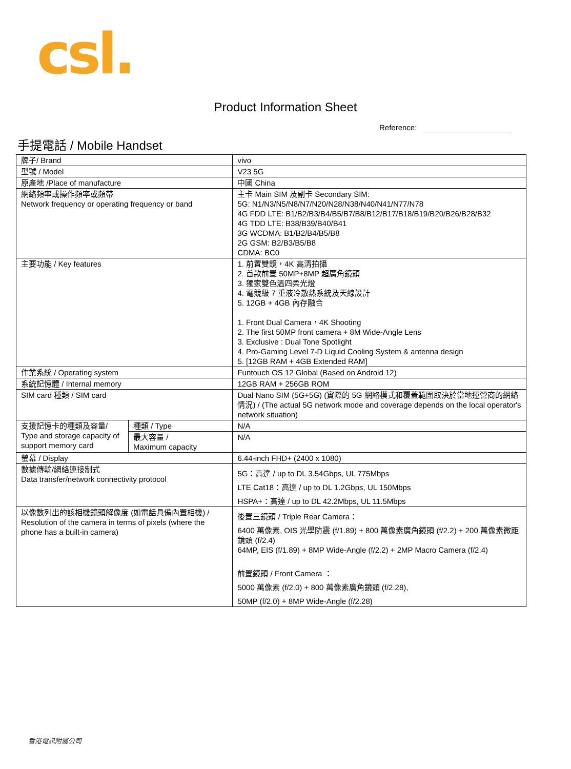csl.
Product Information Sheet
Reference:
手提電話 / Mobile Handset
| 牌子/ Brand | | vivo |
| 型號 / Model | | V23 5G |
| 原產地 /Place of manufacture | | 中國 China |
| 網絡頻率或操作頻率或頻帶 Network frequency or operating frequency or band | | 主卡 Main SIM 及副卡 Secondary SIM: 5G: N1/N3/N5/N8/N7/N20/N28/N38/N40/N41/N77/N78 4G FDD LTE: B1/B2/B3/B4/B5/B7/B8/B12/B17/B18/B19/B20/B26/B28/B32 4G TDD LTE: B38/B39/B40/B41 3G WCDMA: B1/B2/B4/B5/B8 2G GSM: B2/B3/B5/B8 CDMA: BC0 |
| 主要功能 / Key features | | 1. 前置雙鏡，4K 高清拍攝 2. 首款前置 50MP+8MP 超廣角鏡頭 3. 獨家雙色溫四柔光燈 4. 電競級 7 重液冷散熱系統及天線設計 5. 12GB + 4GB 內存融合 1. Front Dual Camera，4K Shooting 2. The first 50MP front camera + 8M Wide-Angle Lens 3. Exclusive : Dual Tone Spotlight 4. Pro-Gaming Level 7-D Liquid Cooling System & antenna design 5. [12GB RAM + 4GB Extended RAM] |
| 作業系統 / Operating system | | Funtouch OS 12 Global (Based on Android 12) |
| 系統記憶體 / Internal memory | | 12GB RAM + 256GB ROM |
| SIM card 種類 / SIM card | | Dual Nano SIM (5G+5G) (實際的 5G 網絡模式和覆蓋範圍取決於當地運營商的網絡情況) / (The actual 5G network mode and coverage depends on the local operator's network situation) |
| 支援記憶卡的種類及容量/ Type and storage capacity of support memory card | 種類 / Type | N/A |
| | 最大容量 / Maximum capacity | N/A |
| 螢幕 / Display | | 6.44-inch FHD+ (2400 x 1080) |
| 數據傳輸/網絡連接制式 Data transfer/network connectivity protocol | | 5G：高達 / up to DL 3.54Gbps, UL 775Mbps LTE Cat18：高達 / up to DL 1.2Gbps, UL 150Mbps HSPA+：高達 / up to DL 42.2Mbps, UL 11.5Mbps |
| 以像數列出的該相機鏡頭解像度 (如電話具備內置相機) / Resolution of the camera in terms of pixels (where the phone has a built-in camera) | | 後置三鏡頭 / Triple Rear Camera： 6400 萬像素, OIS 光學防震 (f/1.89) + 800 萬像素廣角鏡頭 (f/2.2) + 200 萬像素微距鏡頭 (f/2.4) 64MP, EIS (f/1.89) + 8MP Wide-Angle (f/2.2) + 2MP Macro Camera (f/2.4) 前置鏡頭 / Front Camera ： 5000 萬像素 (f/2.0) + 800 萬像素廣角鏡頭 (f/2.28), 50MP (f/2.0) + 8MP Wide-Angle (f/2.28) |
香港電訊附屬公司